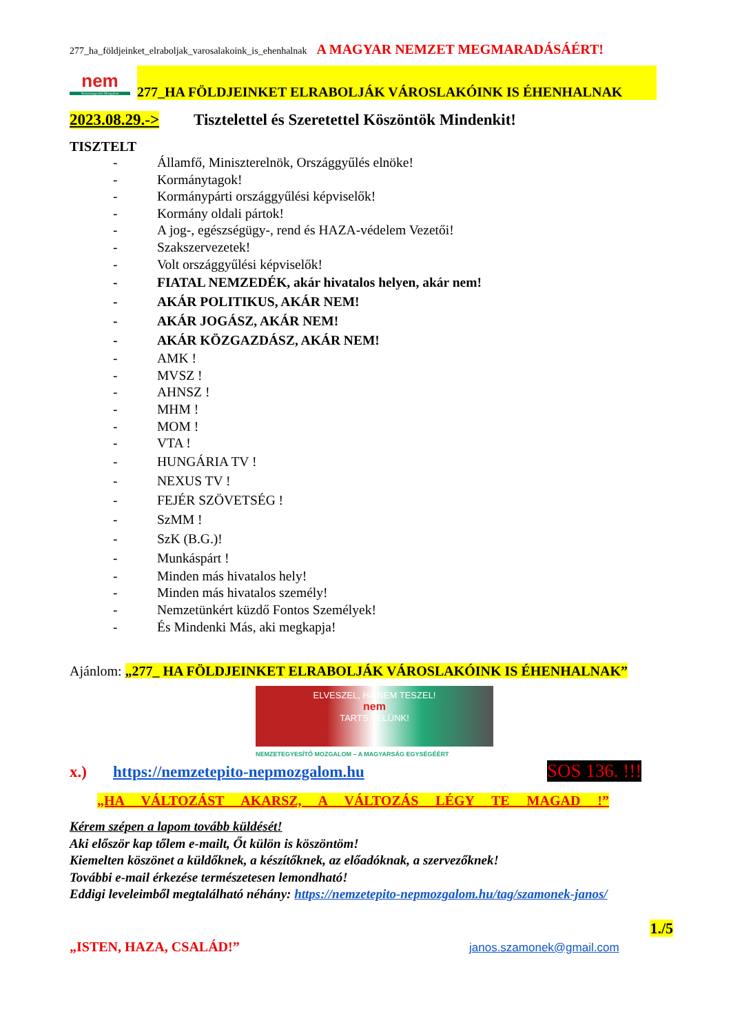277_ha_földjeinket_elraboljak_varosalakoink_is_ehenhalnak A MAGYAR NEMZET MEGMARADÁSÁÉRT!
nem
Nemzetegyesítő Mozgalom
277_HA FÖLDJEINKET ELRABOLJÁK VÁROSLAKÓINK IS ÉHENHALNAK
2023.08.29.-> Tisztelettel és Szeretettel Köszöntök Mindenkit!
TISZTELT
- Államfő, Miniszterelnök, Országgyűlés elnöke!
- Kormánytagok!
- Kormánypárti országgyűlési képviselők!
- Kormány oldali pártok!
- A jog-, egészségügy-, rend és HAZA-védelem Vezetői!
- Szakszervezetek!
- Volt országgyűlési képviselők!
- FIATAL NEMZEDÉK, akár hivatalos helyen, akár nem!
- AKÁR POLITIKUS, AKÁR NEM!
- AKÁR JOGÁSZ, AKÁR NEM!
- AKÁR KÖZGAZDÁSZ, AKÁR NEM!
- AMK !
- MVSZ !
- AHNSZ !
- MHM !
- MOM !
- VTA !
- HUNGÁRIA TV !
- NEXUS TV !
- FEJÉR SZÖVETSÉG !
- SzMM !
- SzK (B.G.)!
- Munkáspárt !
- Minden más hivatalos hely!
- Minden más hivatalos személy!
- Nemzetünkért küzdő Fontos Személyek!
- És Mindenki Más, aki megkapja!
Ajánlom: „277_ HA FÖLDJEINKET ELRABOLJÁK VÁROSLAKÓINK IS ÉHENHALNAK”
ELVESZEL, HA NEM TESZEL!
nem
TARTS VELÜNK!
NEMZETEGYESÍTŐ MOZGALOM – A MAGYARSÁG EGYSÉGÉÉRT
x.) https://nemzetepito-nepmozgalom.hu SOS 136. !!!
„HA VÁLTOZÁST AKARSZ, A VÁLTOZÁS LÉGY TE MAGAD !”
Kérem szépen a lapom tovább küldését!
Aki először kap tőlem e-mailt, Őt külön is köszöntöm!
Kiemelten köszönet a küldőknek, a készítőknek, az előadóknak, a szervezőknek!
További e-mail érkezése természetesen lemondható!
Eddigi leveleimből megtalálható néhány: https://nemzetepito-nepmozgalom.hu/tag/szamonek-janos/
1./5
„ISTEN, HAZA, CSALÁD!” janos.szamonek@gmail.com